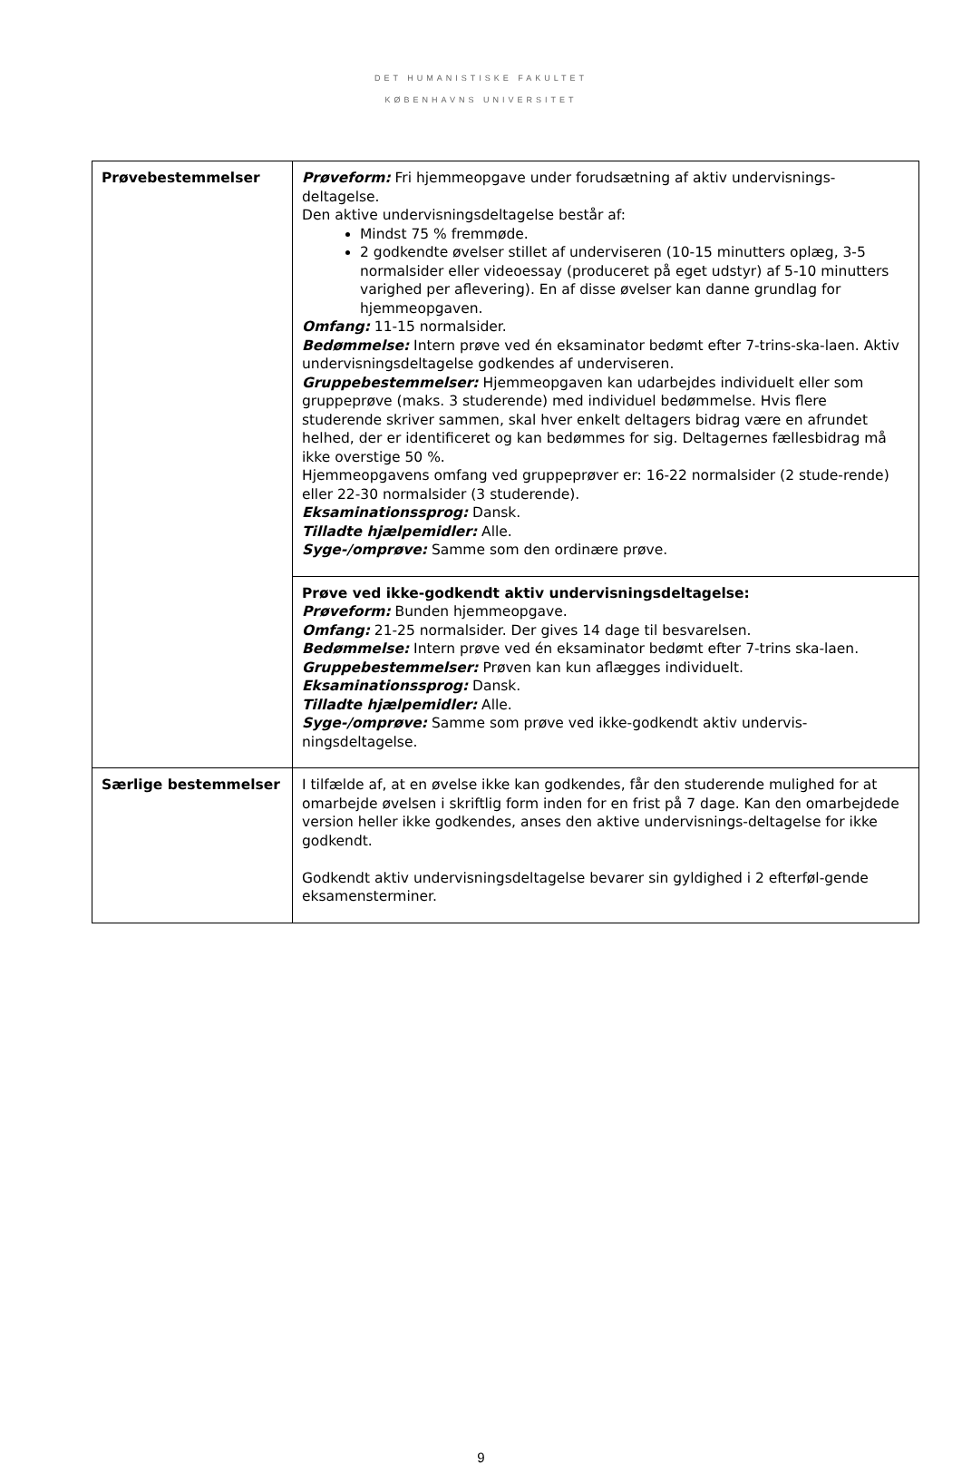DET HUMANISTISKE FAKULTET
KØBENHAVNS UNIVERSITET
| Prøvebestemmelser | Prøveform: Fri hjemmeopgave under forudsætning af aktiv undervisnings-deltagelse. Den aktive undervisningsdeltagelse består af: Mindst 75 % fremmøde. 2 godkendte øvelser stillet af underviseren (10-15 minutters oplæg, 3-5 normalsider eller videoessay (produceret på eget udstyr) af 5-10 minutters varighed per aflevering). En af disse øvelser kan danne grundlag for hjemmeopgaven. Omfang: 11-15 normalsider. Bedømmelse: Intern prøve ved én eksaminator bedømt efter 7-trins-ska-laen. Aktiv undervisningsdeltagelse godkendes af underviseren. Gruppebestemmelser: Hjemmeopgaven kan udarbejdes individuelt eller som gruppeprøve (maks. 3 studerende) med individuel bedømmelse. Hvis flere studerende skriver sammen, skal hver enkelt deltagers bidrag være en afrundet helhed, der er identificeret og kan bedømmes for sig. Deltagernes fællesbidrag må ikke overstige 50 %. Hjemmeopgavens omfang ved gruppeprøver er: 16-22 normalsider (2 stude-rende) eller 22-30 normalsider (3 studerende). Eksaminationssprog: Dansk. Tilladte hjælpemidler: Alle. Syge-/omprøve: Samme som den ordinære prøve. |
| | Prøve ved ikke-godkendt aktiv undervisningsdeltagelse: Prøveform: Bunden hjemmeopgave. Omfang: 21-25 normalsider. Der gives 14 dage til besvarelsen. Bedømmelse: Intern prøve ved én eksaminator bedømt efter 7-trins ska-laen. Gruppebestemmelser: Prøven kan kun aflægges individuelt. Eksaminationssprog: Dansk. Tilladte hjælpemidler: Alle. Syge-/omprøve: Samme som prøve ved ikke-godkendt aktiv undervis-ningsdeltagelse. |
| Særlige bestemmelser | I tilfælde af, at en øvelse ikke kan godkendes, får den studerende mulighed for at omarbejde øvelsen i skriftlig form inden for en frist på 7 dage. Kan den omarbejdede version heller ikke godkendes, anses den aktive undervisnings-deltagelse for ikke godkendt. Godkendt aktiv undervisningsdeltagelse bevarer sin gyldighed i 2 efterføl-gende eksamensterminer. |
9